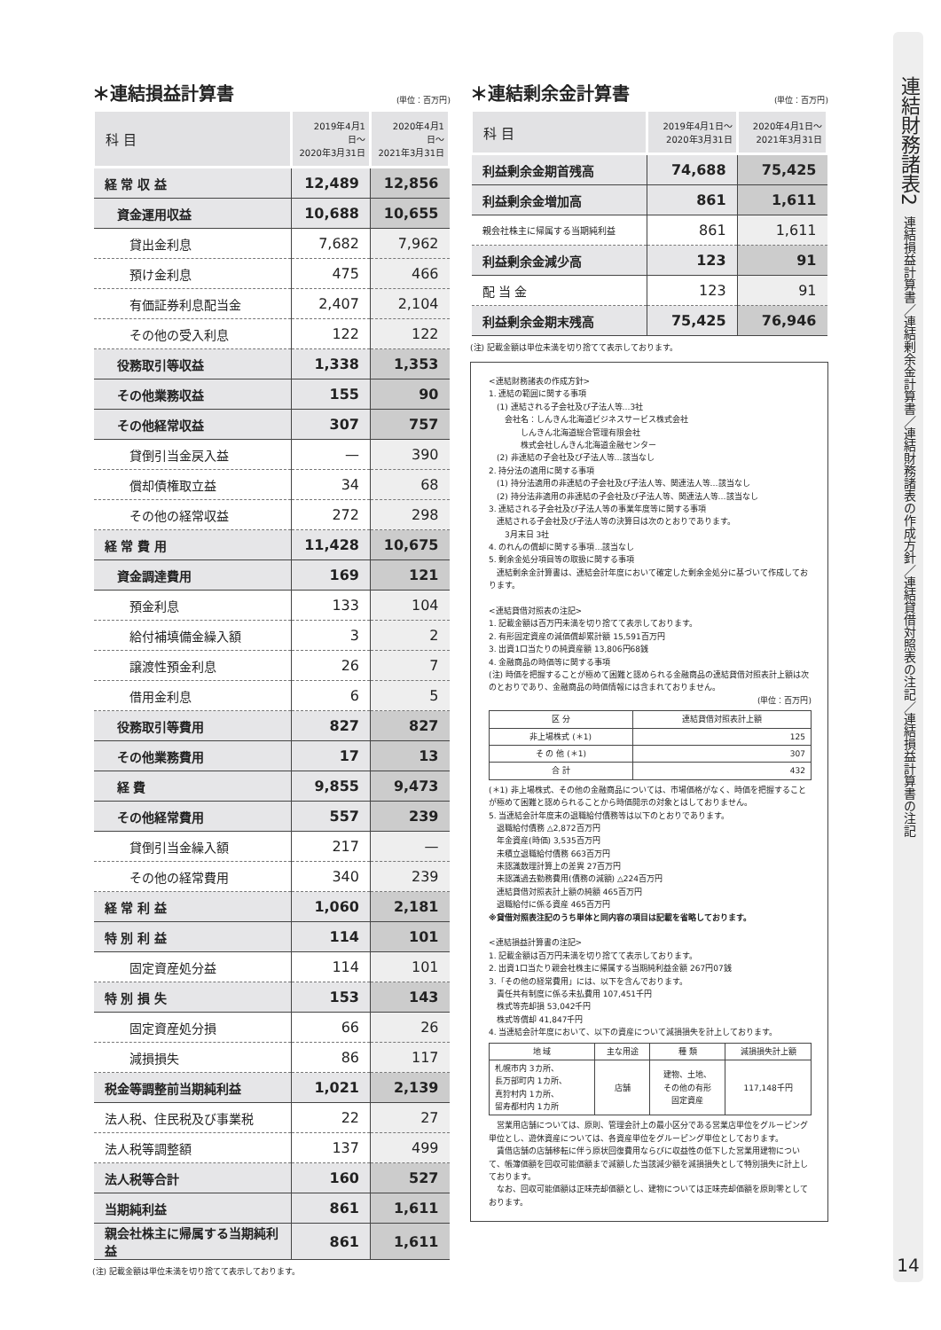＊連結損益計算書 (単位：百万円)
| 科 目 | 2019年4月1日〜 2020年3月31日 | 2020年4月1日〜 2021年3月31日 |
| --- | --- | --- |
| 経 常 収 益 | 12,489 | 12,856 |
| 資金運用収益 | 10,688 | 10,655 |
| 貸出金利息 | 7,682 | 7,962 |
| 預け金利息 | 475 | 466 |
| 有価証券利息配当金 | 2,407 | 2,104 |
| その他の受入利息 | 122 | 122 |
| 役務取引等収益 | 1,338 | 1,353 |
| その他業務収益 | 155 | 90 |
| その他経常収益 | 307 | 757 |
| 貸倒引当金戻入益 | — | 390 |
| 償却債権取立益 | 34 | 68 |
| その他の経常収益 | 272 | 298 |
| 経 常 費 用 | 11,428 | 10,675 |
| 資金調達費用 | 169 | 121 |
| 預金利息 | 133 | 104 |
| 給付補填備金繰入額 | 3 | 2 |
| 譲渡性預金利息 | 26 | 7 |
| 借用金利息 | 6 | 5 |
| 役務取引等費用 | 827 | 827 |
| その他業務費用 | 17 | 13 |
| 経 費 | 9,855 | 9,473 |
| その他経常費用 | 557 | 239 |
| 貸倒引当金繰入額 | 217 | — |
| その他の経常費用 | 340 | 239 |
| 経 常 利 益 | 1,060 | 2,181 |
| 特 別 利 益 | 114 | 101 |
| 固定資産処分益 | 114 | 101 |
| 特 別 損 失 | 153 | 143 |
| 固定資産処分損 | 66 | 26 |
| 減損損失 | 86 | 117 |
| 税金等調整前当期純利益 | 1,021 | 2,139 |
| 法人税、住民税及び事業税 | 22 | 27 |
| 法人税等調整額 | 137 | 499 |
| 法人税等合計 | 160 | 527 |
| 当期純利益 | 861 | 1,611 |
| 親会社株主に帰属する当期純利益 | 861 | 1,611 |
(注) 記載金額は単位未満を切り捨てて表示しております。
＊連結剰余金計算書 (単位：百万円)
| 科 目 | 2019年4月1日〜 2020年3月31日 | 2020年4月1日〜 2021年3月31日 |
| --- | --- | --- |
| 利益剰余金期首残高 | 74,688 | 75,425 |
| 利益剰余金増加高 | 861 | 1,611 |
| 親会社株主に帰属する当期純利益 | 861 | 1,611 |
| 利益剰余金減少高 | 123 | 91 |
| 配 当 金 | 123 | 91 |
| 利益剰余金期末残高 | 75,425 | 76,946 |
(注) 記載金額は単位未満を切り捨てて表示しております。
<連結財務諸表の作成方針>
1. 連結の範囲に関する事項
　(1) 連結される子会社及び子法人等…3社
　　会社名：しんきん北海道ビジネスサービス株式会社
　　　　しんきん北海道総合管理有限会社
　　　　株式会社しんきん北海道金融センター
　(2) 非連結の子会社及び子法人等…該当なし
2. 持分法の適用に関する事項
　(1) 持分法適用の非連結の子会社及び子法人等、関連法人等…該当なし
　(2) 持分法非適用の非連結の子会社及び子法人等、関連法人等…該当なし
3. 連結される子会社及び子法人等の事業年度等に関する事項
　連結される子会社及び子法人等の決算日は次のとおりであります。
　　3月末日 3社
4. のれんの償却に関する事項…該当なし
5. 剰余金処分項目等の取扱に関する事項
　連結剰余金計算書は、連結会計年度において確定した剰余金処分に基づいて作成しております。
<連結貸借対照表の注記>
1. 記載金額は百万円未満を切り捨てて表示しております。
2. 有形固定資産の減価償却累計額 15,591百万円
3. 出資1口当たりの純資産額 13,806円68銭
4. 金融商品の時価等に関する事項
(注) 時価を把握することが極めて困難と認められる金融商品の連結貸借対照表計上額は次のとおりであり、金融商品の時価情報には含まれておりません。
(単位：百万円)
| 区 分 | 連結貸借対照表計上額 |
| --- | --- |
| 非上場株式 (＊1) | 125 |
| そ の 他 (＊1) | 307 |
| 合 計 | 432 |
(＊1) 非上場株式、その他の金融商品については、市場価格がなく、時価を把握することが極めて困難と認められることから時価開示の対象とはしておりません。
5. 当連結会計年度末の退職給付債務等は以下のとおりであります。
　退職給付債務 △2,872百万円
　年金資産(時価) 3,535百万円
　未積立退職給付債務 663百万円
　未認識数理計算上の差異 27百万円
　未認識過去勤務費用(債務の減額) △224百万円
　連結貸借対照表計上額の純額 465百万円
　退職給付に係る資産 465百万円
※貸借対照表注記のうち単体と同内容の項目は記載を省略しております。
<連結損益計算書の注記>
1. 記載金額は百万円未満を切り捨てて表示しております。
2. 出資1口当たり親会社株主に帰属する当期純利益金額 267円07銭
3.「その他の経常費用」には、以下を含んでおります。
　責任共有制度に係る未払費用 107,451千円
　株式等売却損 53,042千円
　株式等償却 41,847千円
4. 当連結会計年度において、以下の資産について減損損失を計上しております。
| 地 域 | 主な用途 | 種 類 | 減損損失計上額 |
| --- | --- | --- | --- |
| 札幌市内 3カ所、 長万部町内 1カ所、 真狩村内 1カ所、 留寿都村内 1カ所 | 店舗 | 建物、土地、 その他の有形 固定資産 | 117,148千円 |
　営業用店舗については、原則、管理会計上の最小区分である営業店単位をグルーピング単位とし、遊休資産については、各資産単位をグルーピング単位としております。
　賃借店舗の店舗移転に伴う原状回復費用ならびに収益性の低下した営業用建物について、帳簿価額を回収可能価額まで減額した当該減少額を減損損失として特別損失に計上しております。
　なお、回収可能価額は正味売却価額とし、建物については正味売却価額を原則零としております。
連結財務諸表2
連結損益計算書／連結剰余金計算書／連結財務諸表の作成方針／連結貸借対照表の注記／連結損益計算書の注記
14